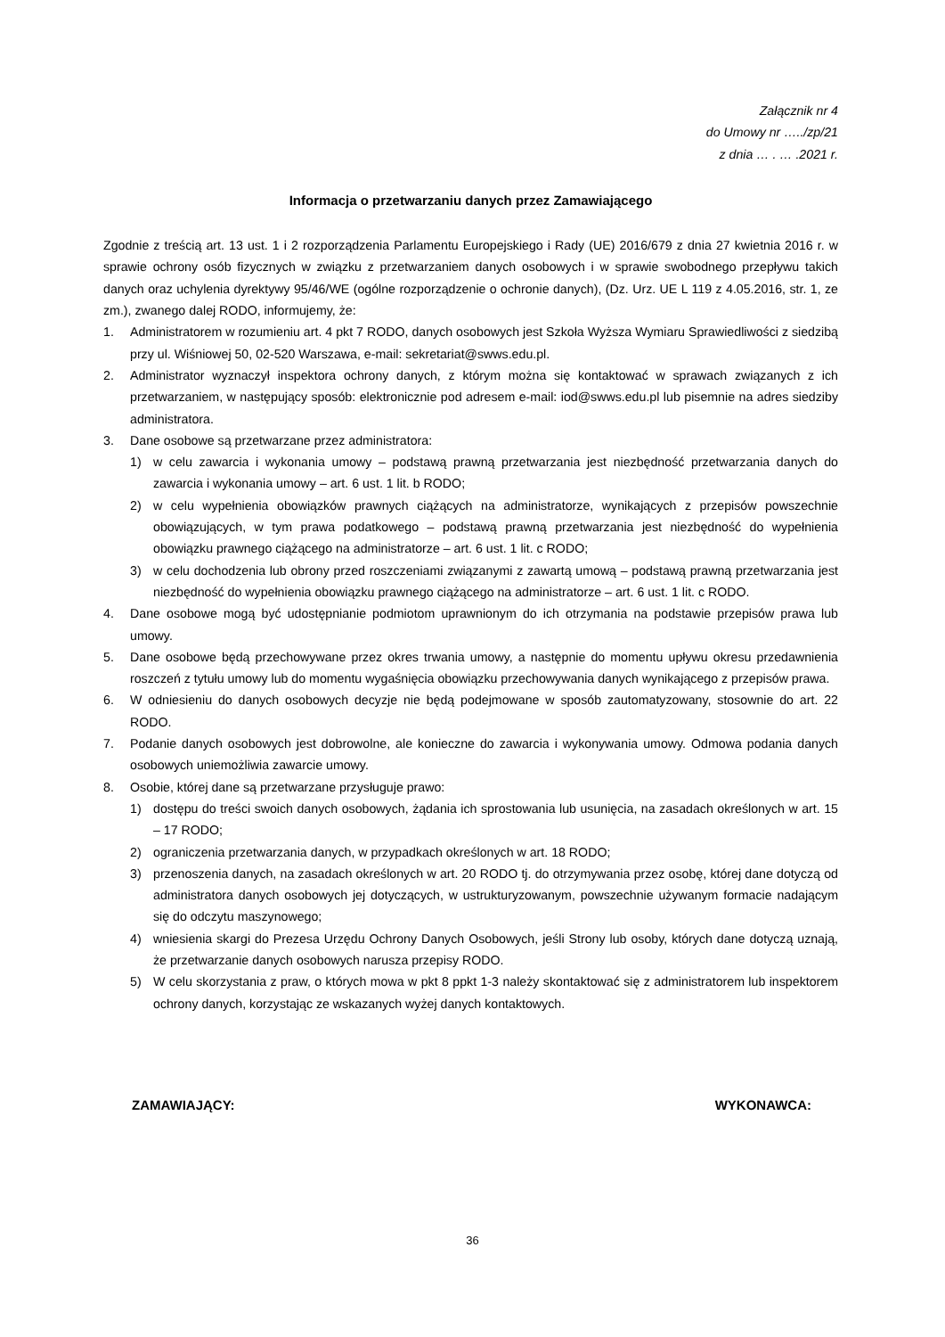Załącznik nr 4
do Umowy nr …../zp/21
z dnia … . … .2021 r.
Informacja o przetwarzaniu danych przez Zamawiającego
Zgodnie z treścią art. 13 ust. 1 i 2 rozporządzenia Parlamentu Europejskiego i Rady (UE) 2016/679 z dnia 27 kwietnia 2016 r. w sprawie ochrony osób fizycznych w związku z przetwarzaniem danych osobowych i w sprawie swobodnego przepływu takich danych oraz uchylenia dyrektywy 95/46/WE (ogólne rozporządzenie o ochronie danych), (Dz. Urz. UE L 119 z 4.05.2016, str. 1, ze zm.), zwanego dalej RODO, informujemy, że:
1. Administratorem w rozumieniu art. 4 pkt 7 RODO, danych osobowych jest Szkoła Wyższa Wymiaru Sprawiedliwości z siedzibą przy ul. Wiśniowej 50, 02-520 Warszawa, e-mail: sekretariat@swws.edu.pl.
2. Administrator wyznaczył inspektora ochrony danych, z którym można się kontaktować w sprawach związanych z ich przetwarzaniem, w następujący sposób: elektronicznie pod adresem e-mail: iod@swws.edu.pl lub pisemnie na adres siedziby administratora.
3. Dane osobowe są przetwarzane przez administratora:
1) w celu zawarcia i wykonania umowy – podstawą prawną przetwarzania jest niezbędność przetwarzania danych do zawarcia i wykonania umowy – art. 6 ust. 1 lit. b RODO;
2) w celu wypełnienia obowiązków prawnych ciążących na administratorze, wynikających z przepisów powszechnie obowiązujących, w tym prawa podatkowego – podstawą prawną przetwarzania jest niezbędność do wypełnienia obowiązku prawnego ciążącego na administratorze – art. 6 ust. 1 lit. c RODO;
3) w celu dochodzenia lub obrony przed roszczeniami związanymi z zawartą umową – podstawą prawną przetwarzania jest niezbędność do wypełnienia obowiązku prawnego ciążącego na administratorze – art. 6 ust. 1 lit. c RODO.
4. Dane osobowe mogą być udostępnianie podmiotom uprawnionym do ich otrzymania na podstawie przepisów prawa lub umowy.
5. Dane osobowe będą przechowywane przez okres trwania umowy, a następnie do momentu upływu okresu przedawnienia roszczeń z tytułu umowy lub do momentu wygaśnięcia obowiązku przechowywania danych wynikającego z przepisów prawa.
6. W odniesieniu do danych osobowych decyzje nie będą podejmowane w sposób zautomatyzowany, stosownie do art. 22 RODO.
7. Podanie danych osobowych jest dobrowolne, ale konieczne do zawarcia i wykonywania umowy. Odmowa podania danych osobowych uniemożliwia zawarcie umowy.
8. Osobie, której dane są przetwarzane przysługuje prawo:
1) dostępu do treści swoich danych osobowych, żądania ich sprostowania lub usunięcia, na zasadach określonych w art. 15 – 17 RODO;
2) ograniczenia przetwarzania danych, w przypadkach określonych w art. 18 RODO;
3) przenoszenia danych, na zasadach określonych w art. 20 RODO tj. do otrzymywania przez osobę, której dane dotyczą od administratora danych osobowych jej dotyczących, w ustrukturyzowanym, powszechnie używanym formacie nadającym się do odczytu maszynowego;
4) wniesienia skargi do Prezesa Urzędu Ochrony Danych Osobowych, jeśli Strony lub osoby, których dane dotyczą uznają, że przetwarzanie danych osobowych narusza przepisy RODO.
5) W celu skorzystania z praw, o których mowa w pkt 8 ppkt 1-3 należy skontaktować się z administratorem lub inspektorem ochrony danych, korzystając ze wskazanych wyżej danych kontaktowych.
ZAMAWIAJĄCY: WYKONAWCA:
36